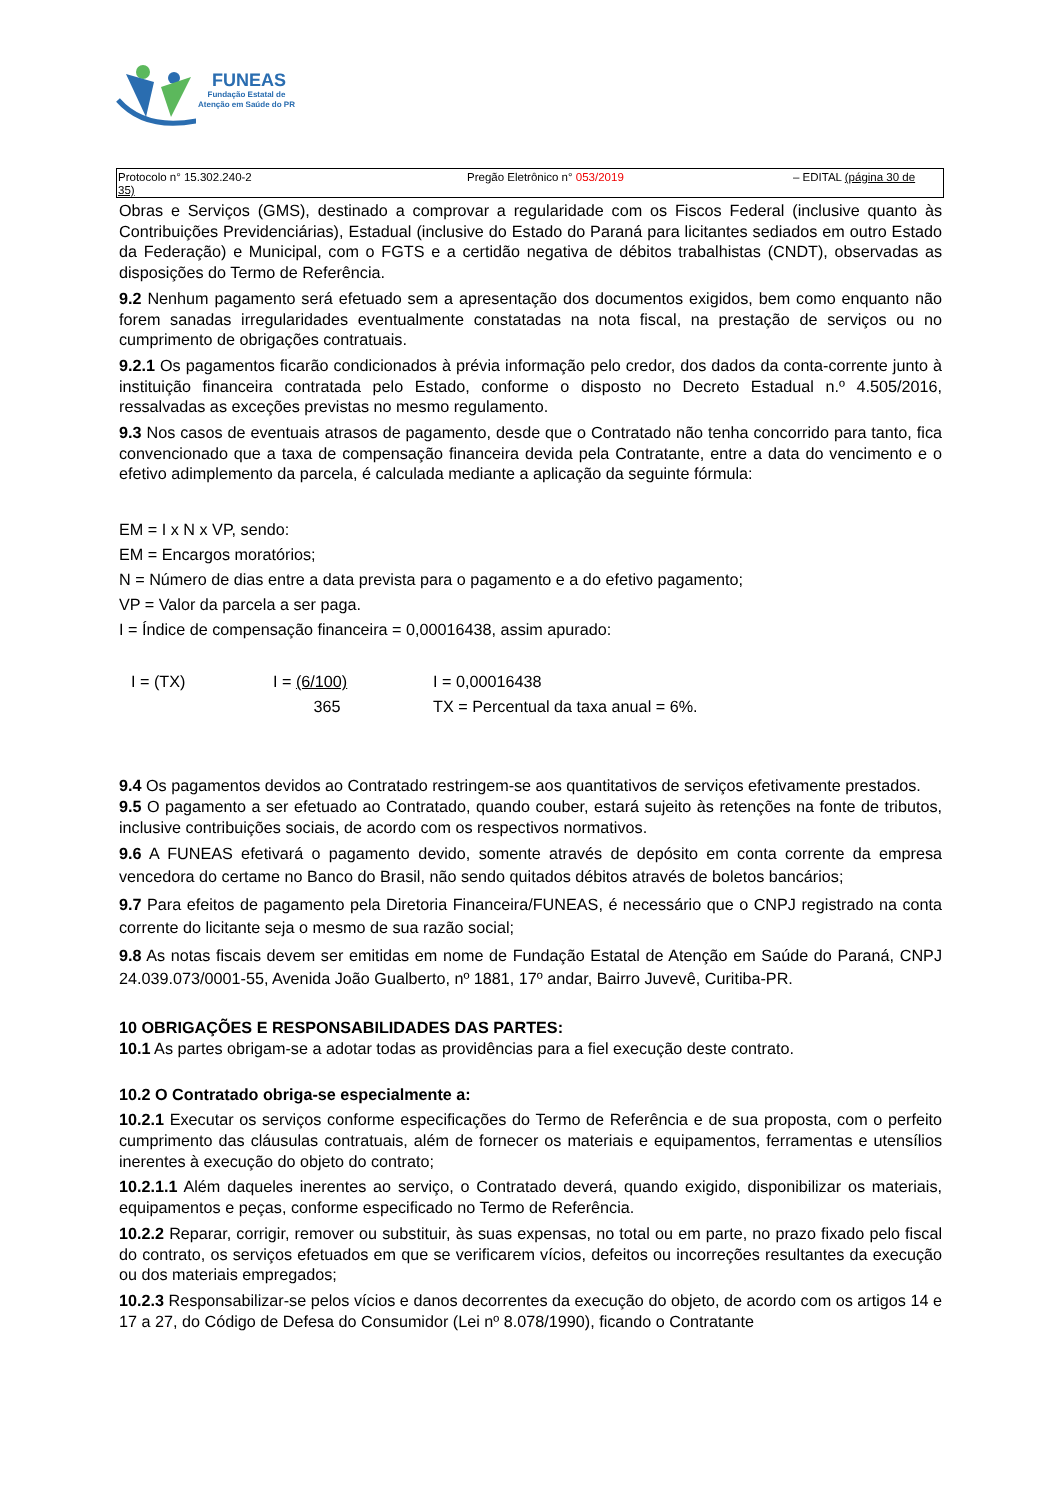FUNEAS
Fundação Estatal de
Atenção em Saúde do PR
Protocolo n° 15.302.240-2 Pregão Eletrônico n° 053/2019 – EDITAL (página 30 de
35)
Obras e Serviços (GMS), destinado a comprovar a regularidade com os Fiscos Federal (inclusive quanto às Contribuições Previdenciárias), Estadual (inclusive do Estado do Paraná para licitantes sediados em outro Estado da Federação) e Municipal, com o FGTS e a certidão negativa de débitos trabalhistas (CNDT), observadas as disposições do Termo de Referência.
9.2 Nenhum pagamento será efetuado sem a apresentação dos documentos exigidos, bem como enquanto não forem sanadas irregularidades eventualmente constatadas na nota fiscal, na prestação de serviços ou no cumprimento de obrigações contratuais.
9.2.1 Os pagamentos ficarão condicionados à prévia informação pelo credor, dos dados da conta-corrente junto à instituição financeira contratada pelo Estado, conforme o disposto no Decreto Estadual n.º 4.505/2016, ressalvadas as exceções previstas no mesmo regulamento.
9.3 Nos casos de eventuais atrasos de pagamento, desde que o Contratado não tenha concorrido para tanto, fica convencionado que a taxa de compensação financeira devida pela Contratante, entre a data do vencimento e o efetivo adimplemento da parcela, é calculada mediante a aplicação da seguinte fórmula:
EM = I x N x VP, sendo:
EM = Encargos moratórios;
N = Número de dias entre a data prevista para o pagamento e a do efetivo pagamento;
VP = Valor da parcela a ser paga.
I = Índice de compensação financeira = 0,00016438, assim apurado:
I = (TX) I = (6/100)
365
I = 0,00016438
TX = Percentual da taxa anual = 6%.
9.4 Os pagamentos devidos ao Contratado restringem-se aos quantitativos de serviços efetivamente prestados.
9.5 O pagamento a ser efetuado ao Contratado, quando couber, estará sujeito às retenções na fonte de tributos, inclusive contribuições sociais, de acordo com os respectivos normativos.
9.6 A FUNEAS efetivará o pagamento devido, somente através de depósito em conta corrente da empresa vencedora do certame no Banco do Brasil, não sendo quitados débitos através de boletos bancários;
9.7 Para efeitos de pagamento pela Diretoria Financeira/FUNEAS, é necessário que o CNPJ registrado na conta corrente do licitante seja o mesmo de sua razão social;
9.8 As notas fiscais devem ser emitidas em nome de Fundação Estatal de Atenção em Saúde do Paraná, CNPJ 24.039.073/0001-55, Avenida João Gualberto, nº 1881, 17º andar, Bairro Juvevê, Curitiba-PR.
10 OBRIGAÇÕES E RESPONSABILIDADES DAS PARTES:
10.1 As partes obrigam-se a adotar todas as providências para a fiel execução deste contrato.
10.2 O Contratado obriga-se especialmente a:
10.2.1 Executar os serviços conforme especificações do Termo de Referência e de sua proposta, com o perfeito cumprimento das cláusulas contratuais, além de fornecer os materiais e equipamentos, ferramentas e utensílios inerentes à execução do objeto do contrato;
10.2.1.1 Além daqueles inerentes ao serviço, o Contratado deverá, quando exigido, disponibilizar os materiais, equipamentos e peças, conforme especificado no Termo de Referência.
10.2.2 Reparar, corrigir, remover ou substituir, às suas expensas, no total ou em parte, no prazo fixado pelo fiscal do contrato, os serviços efetuados em que se verificarem vícios, defeitos ou incorreções resultantes da execução ou dos materiais empregados;
10.2.3 Responsabilizar-se pelos vícios e danos decorrentes da execução do objeto, de acordo com os artigos 14 e 17 a 27, do Código de Defesa do Consumidor (Lei nº 8.078/1990), ficando o Contratante